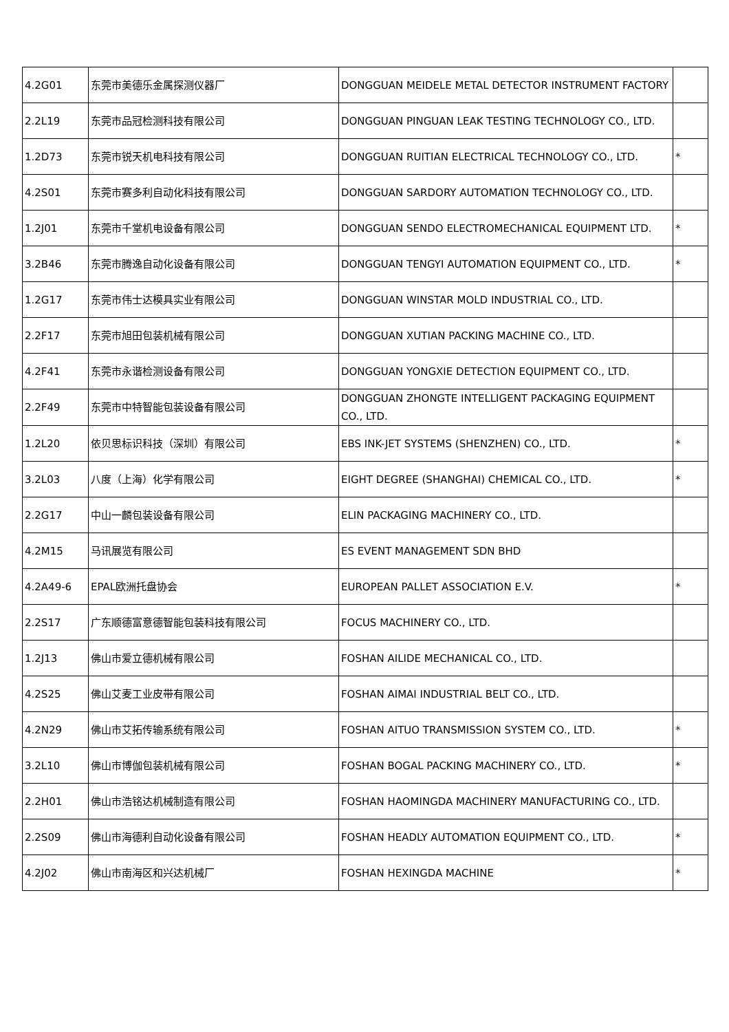| 4.2G01 | 东莞市美德乐金属探测仪器厂 | DONGGUAN MEIDELE METAL DETECTOR INSTRUMENT FACTORY | |
| 2.2L19 | 东莞市品冠检测科技有限公司 | DONGGUAN PINGUAN LEAK TESTING TECHNOLOGY CO., LTD. | |
| 1.2D73 | 东莞市锐天机电科技有限公司 | DONGGUAN RUITIAN ELECTRICAL TECHNOLOGY CO., LTD. | * |
| 4.2S01 | 东莞市赛多利自动化科技有限公司 | DONGGUAN SARDORY AUTOMATION TECHNOLOGY CO., LTD. | |
| 1.2J01 | 东莞市千堂机电设备有限公司 | DONGGUAN SENDO ELECTROMECHANICAL EQUIPMENT LTD. | * |
| 3.2B46 | 东莞市腾逸自动化设备有限公司 | DONGGUAN TENGYI AUTOMATION EQUIPMENT CO., LTD. | * |
| 1.2G17 | 东莞市伟士达模具实业有限公司 | DONGGUAN WINSTAR MOLD INDUSTRIAL CO., LTD. | |
| 2.2F17 | 东莞市旭田包装机械有限公司 | DONGGUAN XUTIAN PACKING MACHINE CO., LTD. | |
| 4.2F41 | 东莞市永谐检测设备有限公司 | DONGGUAN YONGXIE DETECTION EQUIPMENT CO., LTD. | |
| 2.2F49 | 东莞市中特智能包装设备有限公司 | DONGGUAN ZHONGTE INTELLIGENT PACKAGING EQUIPMENT CO., LTD. | |
| 1.2L20 | 依贝思标识科技（深圳）有限公司 | EBS INK-JET SYSTEMS (SHENZHEN) CO., LTD. | * |
| 3.2L03 | 八度（上海）化学有限公司 | EIGHT DEGREE (SHANGHAI) CHEMICAL CO., LTD. | * |
| 2.2G17 | 中山一麟包装设备有限公司 | ELIN PACKAGING MACHINERY CO., LTD. | |
| 4.2M15 | 马讯展览有限公司 | ES EVENT MANAGEMENT SDN BHD | |
| 4.2A49-6 | EPAL欧洲托盘协会 | EUROPEAN PALLET ASSOCIATION E.V. | * |
| 2.2S17 | 广东顺德富意德智能包装科技有限公司 | FOCUS MACHINERY CO., LTD. | |
| 1.2J13 | 佛山市爱立德机械有限公司 | FOSHAN AILIDE MECHANICAL CO., LTD. | |
| 4.2S25 | 佛山艾麦工业皮带有限公司 | FOSHAN AIMAI INDUSTRIAL BELT CO., LTD. | |
| 4.2N29 | 佛山市艾拓传输系统有限公司 | FOSHAN AITUO TRANSMISSION SYSTEM CO., LTD. | * |
| 3.2L10 | 佛山市博伽包装机械有限公司 | FOSHAN BOGAL PACKING MACHINERY CO., LTD. | * |
| 2.2H01 | 佛山市浩铭达机械制造有限公司 | FOSHAN HAOMINGDA MACHINERY MANUFACTURING CO., LTD. | |
| 2.2S09 | 佛山市海德利自动化设备有限公司 | FOSHAN HEADLY AUTOMATION EQUIPMENT CO., LTD. | * |
| 4.2J02 | 佛山市南海区和兴达机械厂 | FOSHAN HEXINGDA MACHINE | * |